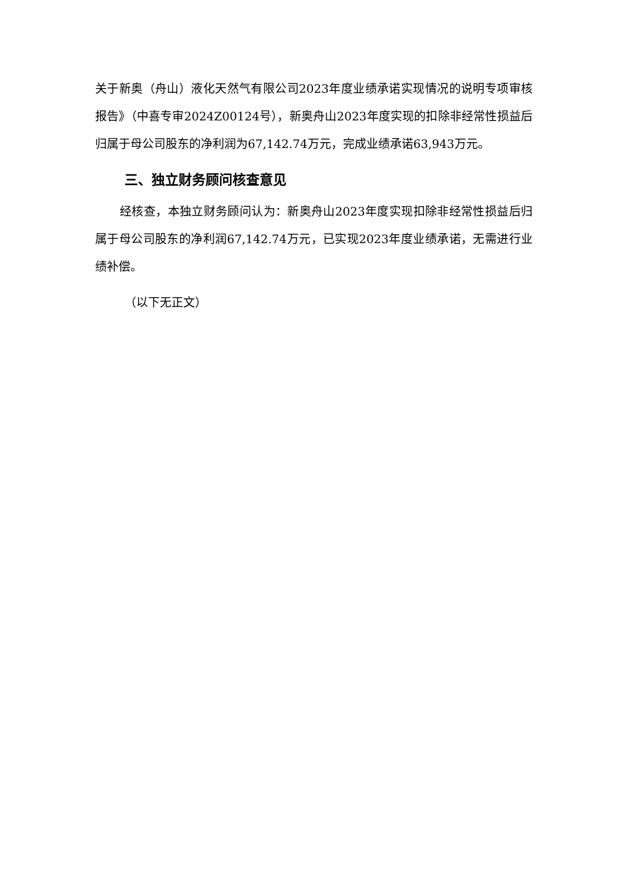关于新奥（舟山）液化天然气有限公司2023年度业绩承诺实现情况的说明专项审核报告》（中喜专审2024Z00124号），新奥舟山2023年度实现的扣除非经常性损益后归属于母公司股东的净利润为67,142.74万元，完成业绩承诺63,943万元。
三、独立财务顾问核查意见
经核查，本独立财务顾问认为：新奥舟山2023年度实现扣除非经常性损益后归属于母公司股东的净利润67,142.74万元，已实现2023年度业绩承诺，无需进行业绩补偿。
（以下无正文）